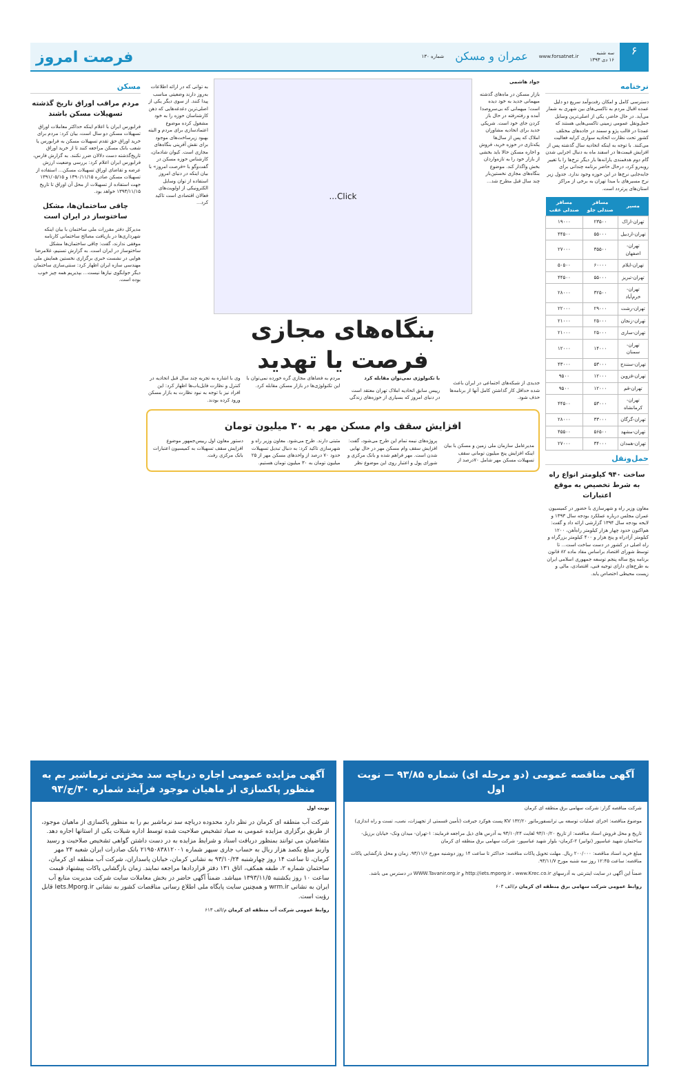۶
سه شنبه
۱۶ دی ۱۳۹۳
www.forsatnet.ir
عمران و مسکن
شماره ۱۳۰
فرصت امروز
نرخنامه
دسترسی کامل و امکان رفت‌وآمد سریع دو دلیل عمده اقبال مردم به تاکسی‌های بین شهری به شمار می‌آید. در حال حاضر، یکی از اصلی‌ترین وسایل حمل‌ونقل عمومی زمینی تاکسی‌هایی هستند که عمدتا در قالب پژو و سمند در جاده‌های مختلف کشور تحت نظارت اتحادیه سواری کرایه فعالیت می‌کنند. با توجه به اینکه اتحادیه سال گذشته پس از افزایش قیمت‌ها در اسفند ماه به دنبال اجرایی شدن گام دوم هدفمندی یارانه‌ها بار دیگر نرخ‌ها را با تغییر روبه‌رو کرد، درحال حاضر برنامه چندانی برای جابه‌جایی نرخ‌ها در این حوزه وجود ندارد. جدول زیر نرخ مسیرهای با مبدا تهران به برخی از مراکز استان‌های پرتردد است.
| مسیر | مسافر صندلی جلو | مسافر صندلی عقب |
| --- | --- | --- |
| تهران-اراک | ۲۳۵۰۰ | ۱۹۰۰۰ |
| تهران-اردبیل | ۵۵۰۰۰ | ۴۴۵۰۰ |
| تهران-اصفهان | ۳۵۵۰۰ | ۲۷۰۰۰ |
| تهران-ایلام | ۶۰۰۰۰ | ۵۰۵۰۰ |
| تهران-تبریز | ۵۵۰۰۰ | ۴۴۵۰۰ |
| تهران-خرم‌آباد | ۳۲۵۰۰ | ۲۸۰۰۰ |
| تهران-رشت | ۲۹۰۰۰ | ۲۲۰۰۰ |
| تهران-زنجان | ۲۵۰۰۰ | ۲۱۰۰۰ |
| تهران-ساری | ۲۵۰۰۰ | ۲۱۰۰۰ |
| تهران-سمنان | ۱۴۰۰۰ | ۱۲۰۰۰ |
| تهران-سنندج | ۵۳۰۰۰ | ۴۳۰۰۰ |
| تهران-قزوین | ۱۲۰۰۰ | ۹۵۰۰ |
| تهران-قم | ۱۲۰۰۰ | ۹۵۰۰ |
| تهران-کرمانشاه | ۵۳۰۰۰ | ۴۴۵۰۰ |
| تهران-گرگان | ۳۳۰۰۰ | ۲۸۰۰۰ |
| تهران-مشهد | ۵۶۵۰۰ | ۴۵۵۰۰ |
| تهران-همدان | ۳۴۰۰۰ | ۲۷۰۰۰ |
حمل‌ونقل
ساخت ۹۴۰ کیلومتر انواع راه به شرط تخصیص به موقع اعتبارات
معاون وزیر راه و شهرسازی با حضور در کمیسیون عمران مجلس درباره عملکرد بودجه سال ۱۳۹۳ و لایحه بودجه سال ۱۳۹۴ گزارشی ارائه داد و گفت: هم‌اکنون حدود چهار هزار کیلومتر راه‌آهن، ۱۲۰۰ کیلومتر آزادراه و پنج هزار و ۴۰۰ کیلومتر بزرگراه و راه اصلی در کشور در دست ساخت است... تا توسط شورای اقتصاد براساس مفاد ماده ۸۲ قانون برنامه پنج ساله پنجم توسعه جمهوری اسلامی ایران به طرح‌های دارای توجیه فنی، اقتصادی، مالی و زیست محیطی اختصاص یابد.
جواد هاشمی
بازار مسکن در ماه‌های گذشته میهمانی جدید به خود دیده است؛ میهمانی که بی‌سروصدا آمده و رفته‌رفته در حال باز کردن جای خود است. شریکی جدید برای اتحادیه مشاوران املاک که پس از سال‌ها یکه‌تازی در حوزه خرید، فروش و اجاره مسکن حالا باید بخشی از بازار خود را به تازه‌واردان بخش واگذار کند. موضوع بنگاه‌های مجازی نخستین‌بار چند سال قبل مطرح شد...
Click...
بنگاه‌های مجازی
فرصت یا تهدید
به توانی که در ارائه اطلاعات به‌روز دارند وضعیتی مناسب پیدا کنند. از سوی دیگر یکی از اصلی‌ترین دغدغه‌هایی که ذهن کارشناسان حوزه را به خود مشغول کرده موضوع اعتمادسازی برای مردم و البته بهبود زیرساخت‌های موجود برای نقش آفرینی بنگاه‌های مجازی است. کیوان شادمان، کارشناس حوزه مسکن در گفت‌وگو با «فرصت امروز» با بیان اینکه در دنیای امروز استفاده از توان وسایل الکترونیکی از اولویت‌های فعالان اقتصادی است تاکید کرد...
جدیدی از شبکه‌های اجتماعی در ایران باعث شده حداقل کار گذاشتن کامل آنها از برنامه‌ها حذف شود.
با تکنولوژی نمی‌توان مقابله کرد
رییس سابق اتحادیه املاک تهران معتقد است در دنیای امروز که بسیاری از حوزه‌های زندگی مردم به فضاهای مجازی گره خورده نمی‌توان با این تکنولوژی‌ها در بازار مسکن مقابله کرد.
وی با اشاره به تجربه چند سال قبل اتحادیه در کنترل و نظارت فایل‌یاب‌ها اظهار کرد: این افراد نیز با توجه به نبود نظارت به بازار مسکن ورود کرده بودند.
افزایش سقف وام مسکن مهر به ۳۰ میلیون تومان
مدیرعامل سازمان ملی زمین و مسکن با بیان اینکه افزایش پنج میلیون تومانی سقف تسهیلات مسکن مهر شامل ۷۰درصد از پروژه‌های نیمه تمام این طرح می‌شود، گفت: افزایش سقف وام مسکن مهر در حال نهایی شدن است. مهر فراهم شده و بانک مرکزی و شورای پول و اعتبار روی این موضوع نظر مثبتی دارند. طرح می‌شود. معاون وزیر راه و شهرسازی تاکید کرد: به دنبال تبدیل تسهیلات حدود ۷۰ درصد از واحدهای مسکن مهر از ۲۵ میلیون تومان به ۳۰ میلیون تومان هستیم. دستور معاون اول رییس‌جمهور موضوع افزایش سقف تسهیلات به کمیسیون اعتبارات بانک مرکزی رفت.
مسکن
مردم مراقب اوراق تاریخ گذشته تسهیلات مسکن باشند
فرابورس ایران با اعلام اینکه حداکثر معاملات اوراق تسهیلات مسکن دو سال است، بیان کرد: مردم برای خرید اوراق حق تقدم تسهیلات مسکن به فرابورس یا شعب بانک مسکن مراجعه کنند تا از خرید اوراق تاریخ‌گذشته دست دلالان ضرر نکنند. به گزارش فارس، فرابورس ایران اعلام کرد: بررسی وضعیت ارزش عرضه و تقاضای اوراق تسهیلات مسکن... استفاده از تسهیلات مسکن صادره ۱۳۹۰/۱۱/۱۵ و ۱۳۹۱/۰۵/۱۵ جهت استفاده از تسهیلات از محل آن اوراق تا تاریخ ۱۳۹۳/۱۱/۱۵ خواهد بود.
چاقی ساختمان‌ها، مشکل ساختوساز در ایران است
مدیرکل دفتر مقررات ملی ساختمان با بیان اینکه شهرداری‌ها در بازیافت مصالح ساختمانی کارنامه موفقی ندارند، گفت: چاقی ساختمان‌ها مشکل ساختوساز در ایران است. به گزارش تسنیم، غلامرضا هوایی در نشست خبری برگزاری نخستین همایش ملی مهندسی سازه ایران اظهار کرد: سنتی‌سازی ساختمان دیگر جوابگوی نیازها نیست... بپذیریم همه چیز خوب بوده است.
آگهی مناقصه عمومی (دو مرحله ای) شماره ۹۳/۸۵ — نوبت اول
شرکت مناقصه گزار: شرکت سهامی برق منطقه ای کرمان
موضوع مناقصه: اجرای عملیات توسعه بی ترانسفورماتور KV ۱۳۲/۲۰ پست هوکرد جیرفت (تأمین قسمتی از تجهیزات، نصب، تست و راه اندازی)
تاریخ و محل فروش اسناد مناقصه: از تاریخ ۹۳/۱۰/۲۰ لغایت ۹۳/۱۰/۲۴ به آدرس های ذیل مراجعه فرمایند: ۱-تهران- میدان ونک- خیابان برزیل- ساختمان شهید عباسپور (توانیر) ۲-کرمان- بلوار شهید عباسپور- شرکت سهامی برق منطقه ای کرمان
مبلغ خرید اسناد مناقصه: ۲۰۰/۰۰۰ ریال. مهلت تحویل پاکات مناقصه: حداکثر تا ساعت ۱۴ روز دوشنبه مورخ ۹۳/۱۱/۶. زمان و محل بازگشایی پاکات مناقصه: ساعت ۱۲:۴۵ روز سه شنبه مورخ ۹۳/۱۱/۷.
ضمناً این آگهی در سایت اینترنتی به آدرسهای http://iets.mporg.ir ، www.Krec.co.ir و WWW.Tavanir.org.ir در دسترس می باشد.
روابط عمومی شرکت سهامی برق منطقه ای کرمان م/الف ۶۰۳
آگهی مزایده عمومی اجاره دریاچه سد مخزنی نرماشیر بم به منظور پاکسازی از ماهیان موجود فرآیند شماره ۳۰/ج/۹۳
نوبت اول
شرکت آب منطقه ای کرمان در نظر دارد محدوده دریاچه سد نرماشیر بم را به منظور پاکسازی از ماهیان موجود، از طریق برگزاری مزایده عمومی به صیاد تشخیص صلاحیت شده توسط اداره شیلات یکی از استانها اجاره دهد. متقاضیان می توانند بمنظور دریافت اسناد و شرایط مزایده به در دست داشتن گواهی تشخیص صلاحیت و رسید واریز مبلغ یکصد هزار ریال به حساب جاری سپهر شماره ۲۱۹۵۰۸۳۸۱۲۰۰۱ بانک صادرات ایران شعبه ۲۴ مهر کرمان، تا ساعت ۱۴ روز چهارشنبه ۹۳/۱۰/۲۴ به نشانی کرمان، خیابان پاسداران، شرکت آب منطقه ای کرمان، ساختمان شماره ۲، طبقه همکف، اتاق ۱۳۱ دفتر قراردادها مراجعه نمایند. زمان بازگشایی پاکات پیشنهاد قیمت ساعت ۱۰ روز یکشنبه ۱۳۹۳/۱۱/۵ میباشد. ضمناً آگهی حاضر در بخش معاملات سایت شرکت مدیریت منابع آب ایران به نشانی wrm.ir و همچنین سایت پایگاه ملی اطلاع رسانی مناقصات کشور به نشانی Iets.Mporg.ir قابل رؤیت است.
روابط عمومی شرکت آب منطقه ای کرمان م/الف ۶۱۳